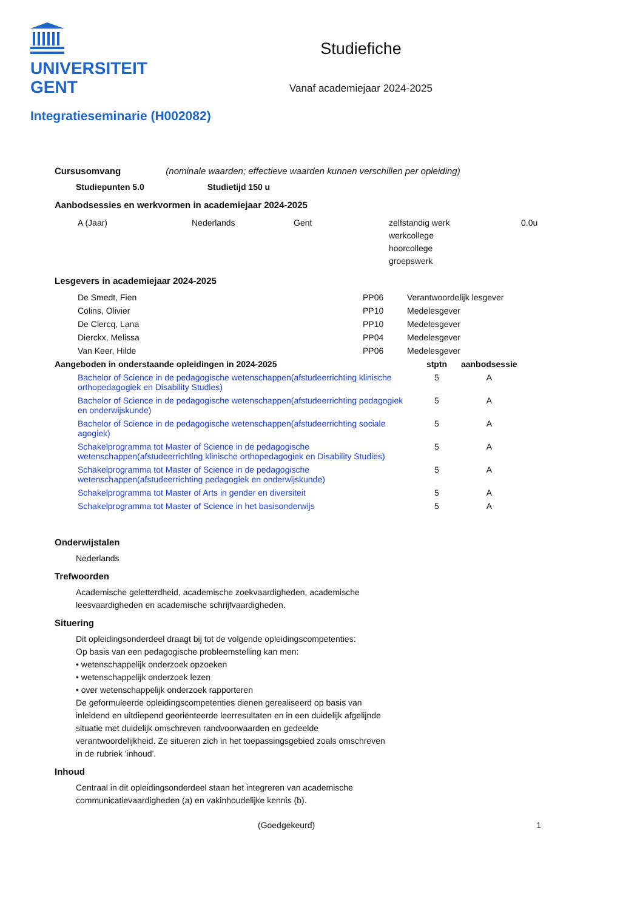UNIVERSITEIT
GENT
Studiefiche
Vanaf academiejaar 2024-2025
Integratieseminarie (H002082)
Cursusomvang (nominale waarden; effectieve waarden kunnen verschillen per opleiding)
Studiepunten 5.0 Studietijd 150 u
Aanbodsessies en werkvormen in academiejaar 2024-2025
| A (Jaar) | Nederlands | Gent | zelfstandig werk werkcollege hoorcollege groepswerk | 0.0u |
Lesgevers in academiejaar 2024-2025
| De Smedt, Fien | PP06 | Verantwoordelijk lesgever |
| Colins, Olivier | PP10 | Medelesgever |
| De Clercq, Lana | PP10 | Medelesgever |
| Dierckx, Melissa | PP04 | Medelesgever |
| Van Keer, Hilde | PP06 | Medelesgever |
| Aangeboden in onderstaande opleidingen in 2024-2025 | stptn | aanbodsessie |
| --- | --- | --- |
| Bachelor of Science in de pedagogische wetenschappen(afstudeerrichting klinische orthopedagogiek en Disability Studies) | 5 | A |
| Bachelor of Science in de pedagogische wetenschappen(afstudeerrichting pedagogiek en onderwijskunde) | 5 | A |
| Bachelor of Science in de pedagogische wetenschappen(afstudeerrichting sociale agogiek) | 5 | A |
| Schakelprogramma tot Master of Science in de pedagogische wetenschappen(afstudeerrichting klinische orthopedagogiek en Disability Studies) | 5 | A |
| Schakelprogramma tot Master of Science in de pedagogische wetenschappen(afstudeerrichting pedagogiek en onderwijskunde) | 5 | A |
| Schakelprogramma tot Master of Arts in gender en diversiteit | 5 | A |
| Schakelprogramma tot Master of Science in het basisonderwijs | 5 | A |
Onderwijstalen
Nederlands
Trefwoorden
Academische geletterdheid, academische zoekvaardigheden, academische leesvaardigheden en academische schrijfvaardigheden.
Situering
Dit opleidingsonderdeel draagt bij tot de volgende opleidingscompetenties:
Op basis van een pedagogische probleemstelling kan men:
• wetenschappelijk onderzoek opzoeken
• wetenschappelijk onderzoek lezen
• over wetenschappelijk onderzoek rapporteren
De geformuleerde opleidingscompetenties dienen gerealiseerd op basis van inleidend en uitdiepend georiënteerde leerresultaten en in een duidelijk afgelijnde situatie met duidelijk omschreven randvoorwaarden en gedeelde verantwoordelijkheid. Ze situeren zich in het toepassingsgebied zoals omschreven in de rubriek 'inhoud'.
Inhoud
Centraal in dit opleidingsonderdeel staan het integreren van academische communicatievaardigheden (a) en vakinhoudelijke kennis (b).
(Goedgekeurd) 1